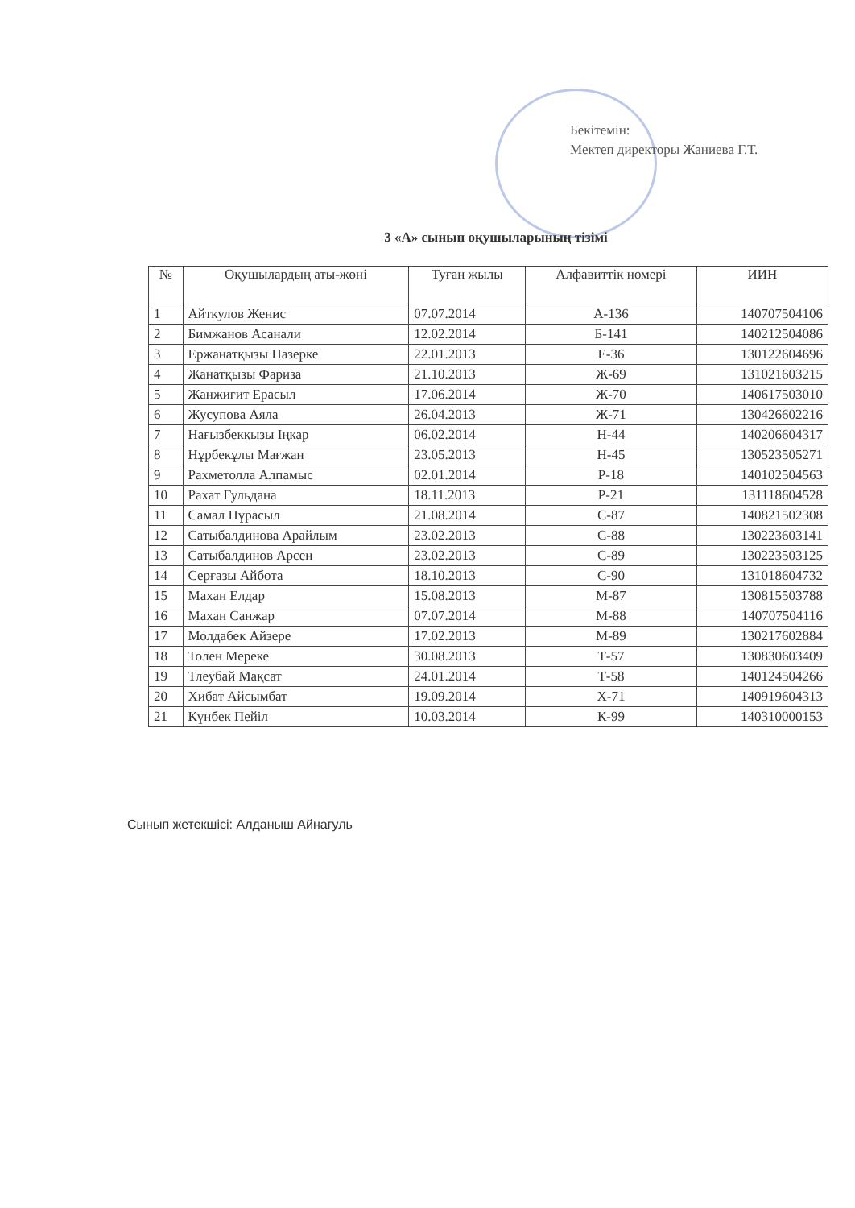Бекітемін:
Мектеп директоры Жаниева Г.Т.
3 «А» сынып оқушыларының тізімі
| № | Оқушылардың аты-жөні | Туған жылы | Алфавиттік номері | ИИН |
| --- | --- | --- | --- | --- |
| 1 | Айткулов Женис | 07.07.2014 | А-136 | 140707504106 |
| 2 | Бимжанов Асанали | 12.02.2014 | Б-141 | 140212504086 |
| 3 | Ержанатқызы Назерке | 22.01.2013 | Е-36 | 130122604696 |
| 4 | Жанатқызы Фариза | 21.10.2013 | Ж-69 | 131021603215 |
| 5 | Жанжигит Ерасыл | 17.06.2014 | Ж-70 | 140617503010 |
| 6 | Жусупова Аяла | 26.04.2013 | Ж-71 | 130426602216 |
| 7 | Нағызбекқызы Іңкар | 06.02.2014 | Н-44 | 140206604317 |
| 8 | Нұрбекұлы Мағжан | 23.05.2013 | Н-45 | 130523505271 |
| 9 | Рахметолла Алпамыс | 02.01.2014 | Р-18 | 140102504563 |
| 10 | Рахат Гульдана | 18.11.2013 | Р-21 | 131118604528 |
| 11 | Самал Нұрасыл | 21.08.2014 | С-87 | 140821502308 |
| 12 | Сатыбалдинова Арайлым | 23.02.2013 | С-88 | 130223603141 |
| 13 | Сатыбалдинов Арсен | 23.02.2013 | С-89 | 130223503125 |
| 14 | Серғазы Айбота | 18.10.2013 | С-90 | 131018604732 |
| 15 | Махан Елдар | 15.08.2013 | М-87 | 130815503788 |
| 16 | Махан Санжар | 07.07.2014 | М-88 | 140707504116 |
| 17 | Молдабек Айзере | 17.02.2013 | М-89 | 130217602884 |
| 18 | Толен Мереке | 30.08.2013 | Т-57 | 130830603409 |
| 19 | Тлеубай Мақсат | 24.01.2014 | Т-58 | 140124504266 |
| 20 | Хибат Айсымбат | 19.09.2014 | Х-71 | 140919604313 |
| 21 | Күнбек Пейіл | 10.03.2014 | К-99 | 140310000153 |
Сынып жетекшісі: Алданыш Айнагуль